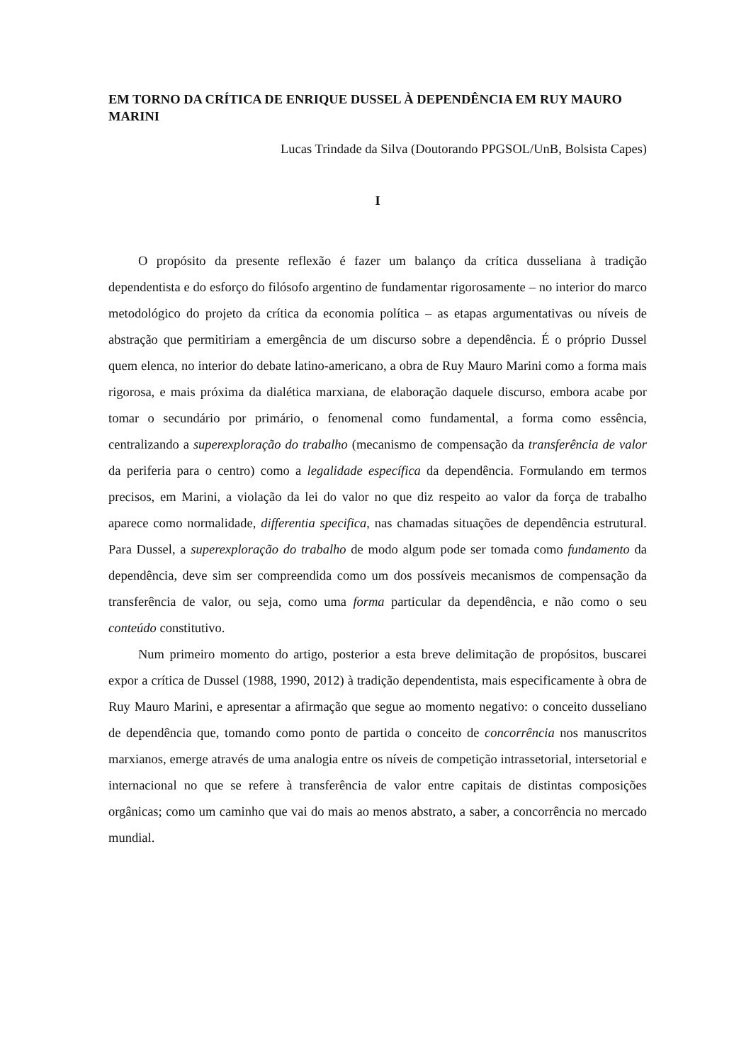EM TORNO DA CRÍTICA DE ENRIQUE DUSSEL À DEPENDÊNCIA EM RUY MAURO MARINI
Lucas Trindade da Silva (Doutorando PPGSOL/UnB, Bolsista Capes)
I
O propósito da presente reflexão é fazer um balanço da crítica dusseliana à tradição dependentista e do esforço do filósofo argentino de fundamentar rigorosamente – no interior do marco metodológico do projeto da crítica da economia política – as etapas argumentativas ou níveis de abstração que permitiriam a emergência de um discurso sobre a dependência. É o próprio Dussel quem elenca, no interior do debate latino-americano, a obra de Ruy Mauro Marini como a forma mais rigorosa, e mais próxima da dialética marxiana, de elaboração daquele discurso, embora acabe por tomar o secundário por primário, o fenomenal como fundamental, a forma como essência, centralizando a superexploração do trabalho (mecanismo de compensação da transferência de valor da periferia para o centro) como a legalidade específica da dependência. Formulando em termos precisos, em Marini, a violação da lei do valor no que diz respeito ao valor da força de trabalho aparece como normalidade, differentia specifica, nas chamadas situações de dependência estrutural. Para Dussel, a superexploração do trabalho de modo algum pode ser tomada como fundamento da dependência, deve sim ser compreendida como um dos possíveis mecanismos de compensação da transferência de valor, ou seja, como uma forma particular da dependência, e não como o seu conteúdo constitutivo.
Num primeiro momento do artigo, posterior a esta breve delimitação de propósitos, buscarei expor a crítica de Dussel (1988, 1990, 2012) à tradição dependentista, mais especificamente à obra de Ruy Mauro Marini, e apresentar a afirmação que segue ao momento negativo: o conceito dusseliano de dependência que, tomando como ponto de partida o conceito de concorrência nos manuscritos marxianos, emerge através de uma analogia entre os níveis de competição intrassetorial, intersetorial e internacional no que se refere à transferência de valor entre capitais de distintas composições orgânicas; como um caminho que vai do mais ao menos abstrato, a saber, a concorrência no mercado mundial.